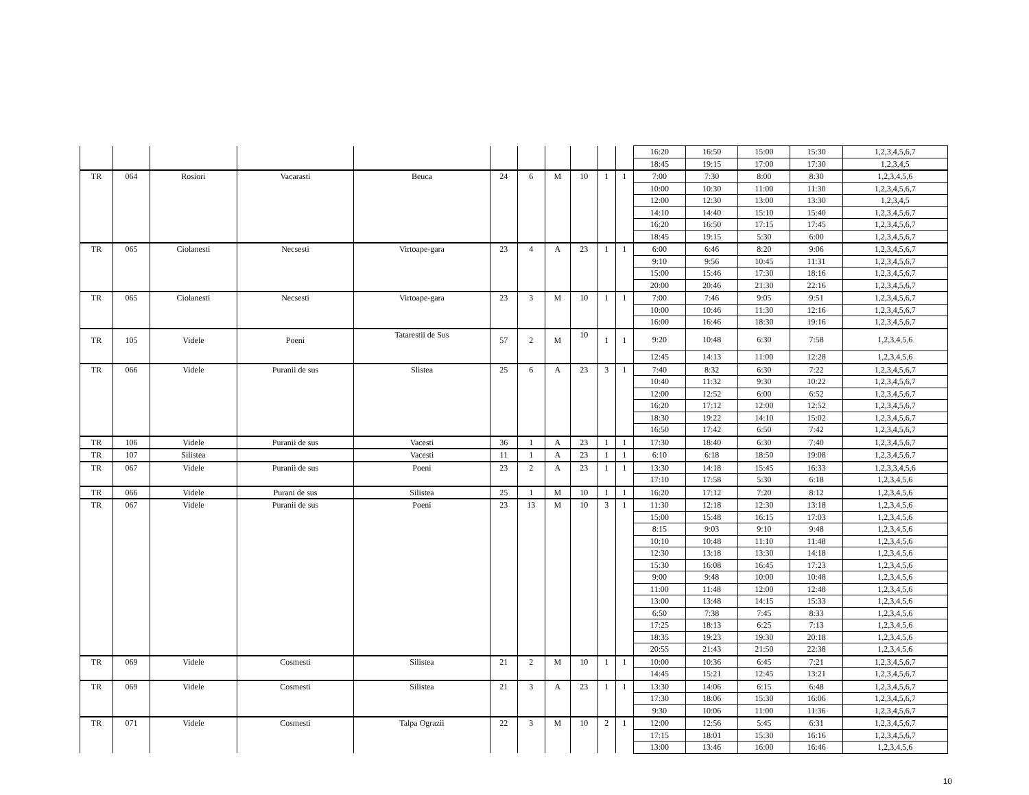| | | | | | | | | | | | 16:20 | 16:50 | 15:00 | 15:30 | 1,2,3,4,5,6,7 |
| | | | | | | | | | | | 18:45 | 19:15 | 17:00 | 17:30 | 1,2,3,4,5 |
| TR | 064 | Rosiori | Vacarasti | Beuca | 24 | 6 | M | 10 | 1 | 1 | 7:00 | 7:30 | 8:00 | 8:30 | 1,2,3,4,5,6 |
| | | | | | | | | | | | 10:00 | 10:30 | 11:00 | 11:30 | 1,2,3,4,5,6,7 |
| | | | | | | | | | | | 12:00 | 12:30 | 13:00 | 13:30 | 1,2,3,4,5 |
| | | | | | | | | | | | 14:10 | 14:40 | 15:10 | 15:40 | 1,2,3,4,5,6,7 |
| | | | | | | | | | | | 16:20 | 16:50 | 17:15 | 17:45 | 1,2,3,4,5,6,7 |
| | | | | | | | | | | | 18:45 | 19:15 | 5:30 | 6:00 | 1,2,3,4,5,6,7 |
| TR | 065 | Ciolanesti | Necsesti | Virtoape-gara | 23 | 4 | A | 23 | 1 | 1 | 6:00 | 6:46 | 8:20 | 9:06 | 1,2,3,4,5,6,7 |
| | | | | | | | | | | | 9:10 | 9:56 | 10:45 | 11:31 | 1,2,3,4,5,6,7 |
| | | | | | | | | | | | 15:00 | 15:46 | 17:30 | 18:16 | 1,2,3,4,5,6,7 |
| | | | | | | | | | | | 20:00 | 20:46 | 21:30 | 22:16 | 1,2,3,4,5,6,7 |
| TR | 065 | Ciolanesti | Necsesti | Virtoape-gara | 23 | 3 | M | 10 | 1 | 1 | 7:00 | 7:46 | 9:05 | 9:51 | 1,2,3,4,5,6,7 |
| | | | | | | | | | | | 10:00 | 10:46 | 11:30 | 12:16 | 1,2,3,4,5,6,7 |
| | | | | | | | | | | | 16:00 | 16:46 | 18:30 | 19:16 | 1,2,3,4,5,6,7 |
| TR | 105 | Videle | Poeni | Tatarestii de Sus | 57 | 2 | M | 10 | 1 | 1 | 9:20 | 10:48 | 6:30 | 7:58 | 1,2,3,4,5,6 |
| | | | | | | | | | | | 12:45 | 14:13 | 11:00 | 12:28 | 1,2,3,4,5,6 |
| TR | 066 | Videle | Puranii de sus | Slistea | 25 | 6 | A | 23 | 3 | 1 | 7:40 | 8:32 | 6:30 | 7:22 | 1,2,3,4,5,6,7 |
| | | | | | | | | | | | 10:40 | 11:32 | 9:30 | 10:22 | 1,2,3,4,5,6,7 |
| | | | | | | | | | | | 12:00 | 12:52 | 6:00 | 6:52 | 1,2,3,4,5,6,7 |
| | | | | | | | | | | | 16:20 | 17:12 | 12:00 | 12:52 | 1,2,3,4,5,6,7 |
| | | | | | | | | | | | 18:30 | 19:22 | 14:10 | 15:02 | 1,2,3,4,5,6,7 |
| | | | | | | | | | | | 16:50 | 17:42 | 6:50 | 7:42 | 1,2,3,4,5,6,7 |
| TR | 106 | Videle | Puranii de sus | Vacesti | 36 | 1 | A | 23 | 1 | 1 | 17:30 | 18:40 | 6:30 | 7:40 | 1,2,3,4,5,6,7 |
| TR | 107 | Silistea | | Vacesti | 11 | 1 | A | 23 | 1 | 1 | 6:10 | 6:18 | 18:50 | 19:08 | 1,2,3,4,5,6,7 |
| TR | 067 | Videle | Puranii de sus | Poeni | 23 | 2 | A | 23 | 1 | 1 | 13:30 | 14:18 | 15:45 | 16:33 | 1,2,3,3,4,5,6 |
| | | | | | | | | | | | 17:10 | 17:58 | 5:30 | 6:18 | 1,2,3,4,5,6 |
| TR | 066 | Videle | Purani de sus | Silistea | 25 | 1 | M | 10 | 1 | 1 | 16:20 | 17:12 | 7:20 | 8:12 | 1,2,3,4,5,6 |
| TR | 067 | Videle | Puranii de sus | Poeni | 23 | 13 | M | 10 | 3 | 1 | 11:30 | 12:18 | 12:30 | 13:18 | 1,2,3,4,5,6 |
| | | | | | | | | | | | 15:00 | 15:48 | 16:15 | 17:03 | 1,2,3,4,5,6 |
| | | | | | | | | | | | 8:15 | 9:03 | 9:10 | 9:48 | 1,2,3,4,5,6 |
| | | | | | | | | | | | 10:10 | 10:48 | 11:10 | 11:48 | 1,2,3,4,5,6 |
| | | | | | | | | | | | 12:30 | 13:18 | 13:30 | 14:18 | 1,2,3,4,5,6 |
| | | | | | | | | | | | 15:30 | 16:08 | 16:45 | 17:23 | 1,2,3,4,5,6 |
| | | | | | | | | | | | 9:00 | 9:48 | 10:00 | 10:48 | 1,2,3,4,5,6 |
| | | | | | | | | | | | 11:00 | 11:48 | 12:00 | 12:48 | 1,2,3,4,5,6 |
| | | | | | | | | | | | 13:00 | 13:48 | 14:15 | 15:33 | 1,2,3,4,5,6 |
| | | | | | | | | | | | 6:50 | 7:38 | 7:45 | 8:33 | 1,2,3,4,5,6 |
| | | | | | | | | | | | 17:25 | 18:13 | 6:25 | 7:13 | 1,2,3,4,5,6 |
| | | | | | | | | | | | 18:35 | 19:23 | 19:30 | 20:18 | 1,2,3,4,5,6 |
| | | | | | | | | | | | 20:55 | 21:43 | 21:50 | 22:38 | 1,2,3,4,5,6 |
| TR | 069 | Videle | Cosmesti | Silistea | 21 | 2 | M | 10 | 1 | 1 | 10:00 | 10:36 | 6:45 | 7:21 | 1,2,3,4,5,6,7 |
| | | | | | | | | | | | 14:45 | 15:21 | 12:45 | 13:21 | 1,2,3,4,5,6,7 |
| TR | 069 | Videle | Cosmesti | Silistea | 21 | 3 | A | 23 | 1 | 1 | 13:30 | 14:06 | 6:15 | 6:48 | 1,2,3,4,5,6,7 |
| | | | | | | | | | | | 17:30 | 18:06 | 15:30 | 16:06 | 1,2,3,4,5,6,7 |
| | | | | | | | | | | | 9:30 | 10:06 | 11:00 | 11:36 | 1,2,3,4,5,6,7 |
| TR | 071 | Videle | Cosmesti | Talpa Ograzii | 22 | 3 | M | 10 | 2 | 1 | 12:00 | 12:56 | 5:45 | 6:31 | 1,2,3,4,5,6,7 |
| | | | | | | | | | | | 17:15 | 18:01 | 15:30 | 16:16 | 1,2,3,4,5,6,7 |
| | | | | | | | | | | | 13:00 | 13:46 | 16:00 | 16:46 | 1,2,3,4,5,6 |
10